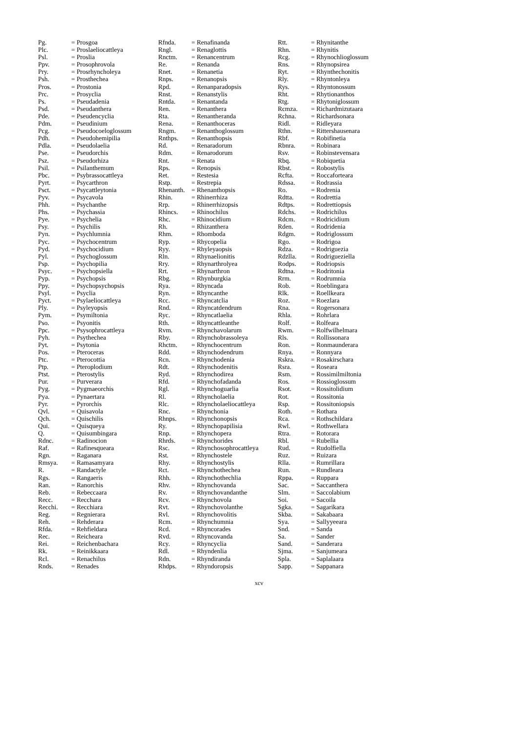| Pg. | = Prosgoa |
| Plc. | = Proslaeliocattleya |
| Psl. | = Proslia |
| Ppv. | = Prosophrovola |
| Pry. | = Prosrhyncholeya |
| Psh. | = Prosthechea |
| Pros. | = Prostonia |
| Prc. | = Prosyclia |
| Ps. | = Pseudadenia |
| Psd. | = Pseudanthera |
| Pde. | = Pseudencyclia |
| Pdm. | = Pseudinium |
| Pcg. | = Pseudocoeloglossum |
| Pdh. | = Pseudohemipilia |
| Pdla. | = Pseudolaelia |
| Pse. | = Pseudorchis |
| Psz. | = Pseudorhiza |
| Psil. | = Psilanthemum |
| Pbc. | = Psybrassocattleya |
| Pyrt. | = Psycarthron |
| Psct. | = Psycattleytonia |
| Pyv. | = Psycavola |
| Phh. | = Psychanthe |
| Phs. | = Psychassia |
| Pye. | = Psychelia |
| Psy. | = Psychilis |
| Pyn. | = Psychlumnia |
| Pyc. | = Psychocentrum |
| Pyd. | = Psychocidium |
| Pyl. | = Psychoglossum |
| Psp. | = Psychopilia |
| Psyc. | = Psychopsiella |
| Pyp. | = Psychopsis |
| Ppy. | = Psychopsychopsis |
| Psyl. | = Psyclia |
| Pyct. | = Psylaeliocattleya |
| Ply. | = Psyleyopsis |
| Pym. | = Psymiltonia |
| Pso. | = Psyonitis |
| Ppc. | = Psysophrocattleya |
| Pyh. | = Psythechea |
| Pyt. | = Psytonia |
| Pos. | = Pteroceras |
| Ptc. | = Pterocottia |
| Ptp. | = Pteroplodium |
| Ptst. | = Pterostylis |
| Pur. | = Purverara |
| Pyg. | = Pygmaeorchis |
| Pya. | = Pynaertara |
| Pyr. | = Pyrorchis |
| Qvl. | = Quisavola |
| Qch. | = Quischilis |
| Qui. | = Quisqueya |
| Q. | = Quisumbingara |
| Rdnc. | = Radinocion |
| Raf. | = Rafinesqueara |
| Rgn. | = Raganara |
| Rmsya. | = Ramasamyara |
| R. | = Randactyle |
| Rgs. | = Rangaeris |
| Ran. | = Ranorchis |
| Reb. | = Rebeccaara |
| Recc. | = Recchara |
| Recchi. | = Recchiara |
| Reg. | = Regnierara |
| Reh. | = Rehderara |
| Rfda. | = Rehfieldara |
| Rec. | = Reicheara |
| Rei. | = Reichenbachara |
| Rk. | = Reinikkaara |
| Rcl. | = Renachilus |
| Rnds. | = Renades |
| Rfnda. | = Renafinanda |
| Rngl. | = Renaglottis |
| Rnctm. | = Renancentrum |
| Re. | = Renanda |
| Rnet. | = Renanetia |
| Rnps. | = Renanopsis |
| Rpd. | = Renanparadopsis |
| Rnst. | = Renanstylis |
| Rntda. | = Renantanda |
| Ren. | = Renanthera |
| Rta. | = Renantheranda |
| Rena. | = Renanthoceras |
| Rngm. | = Renanthoglossum |
| Rnthps. | = Renanthopsis |
| Rd. | = Renaradorum |
| Rdm. | = Renarodorum |
| Rnt. | = Renata |
| Rps. | = Renopsis |
| Ret. | = Restesia |
| Rstp. | = Restrepia |
| Rhenanth. | = Rhenanthopsis |
| Rhin. | = Rhinerrhiza |
| Rrp. | = Rhinerrhizopsis |
| Rhincs. | = Rhinochilus |
| Rhc. | = Rhinocidium |
| Rh. | = Rhizanthera |
| Rhm. | = Rhomboda |
| Ryp. | = Rhycopelia |
| Ryy. | = Rhyleyaopsis |
| Rln. | = Rhynaelionitis |
| Rry. | = Rhynarthrolyea |
| Rrt. | = Rhynarthron |
| Rbg. | = Rhynburgkia |
| Rya. | = Rhyncada |
| Ryn. | = Rhyncanthe |
| Rcc. | = Rhyncatclia |
| Rnd. | = Rhyncatdendrum |
| Ryc. | = Rhyncatlaelia |
| Rth. | = Rhyncattleanthe |
| Rvm. | = Rhynchavolarum |
| Rby. | = Rhynchobrassoleya |
| Rhctm. | = Rhynchocentrum |
| Rdd. | = Rhynchodendrum |
| Rcn. | = Rhynchodenia |
| Rdt. | = Rhynchodenitis |
| Ryd. | = Rhynchodirea |
| Rfd. | = Rhynchofadanda |
| Rgl. | = Rhynchoguarlia |
| Rl. | = Rhyncholaelia |
| Rlc. | = Rhyncholaeliocattleya |
| Rnc. | = Rhynchonia |
| Rhnps. | = Rhynchonopsis |
| Ry. | = Rhynchopapilisia |
| Rnp. | = Rhynchopera |
| Rhrds. | = Rhynchorides |
| Rsc. | = Rhynchosophrocattleya |
| Rst. | = Rhynchostele |
| Rhy. | = Rhynchostylis |
| Rct. | = Rhynchothechea |
| Rhh. | = Rhynchothechlia |
| Rhv. | = Rhynchovanda |
| Rv. | = Rhynchovandanthe |
| Rcv. | = Rhynchovola |
| Rvt. | = Rhynchovolanthe |
| Rvl. | = Rhynchovolitis |
| Rcm. | = Rhynchumnia |
| Rcd. | = Rhyncorades |
| Rvd. | = Rhyncovanda |
| Rcy. | = Rhyncyclia |
| Rdl. | = Rhyndenlia |
| Rdn. | = Rhyndiranda |
| Rhdps. | = Rhyndoropsis |
| Rtt. | = Rhynitanthe |
| Rhn. | = Rhynitis |
| Rcg. | = Rhynochlioglossum |
| Rns. | = Rhynopsirea |
| Ryt. | = Rhynthechonitis |
| Rly. | = Rhyntonleya |
| Rys. | = Rhyntonossum |
| Rht. | = Rhytionanthos |
| Rtg. | = Rhytoniglossum |
| Rcmza. | = Richardmizutaara |
| Rchna. | = Richardsonara |
| Ridl. | = Ridleyara |
| Rthn. | = Rittershausenara |
| Rbf. | = Robifinetia |
| Rbnra. | = Robinara |
| Rsv. | = Robinstevensara |
| Rbq. | = Robiquetia |
| Rbst. | = Robostylis |
| Rcfta. | = Roccaforteara |
| Rdssa. | = Rodrassia |
| Ro. | = Rodrenia |
| Rdtta. | = Rodrettia |
| Rdtps. | = Rodrettiopsis |
| Rdchs. | = Rodrichilus |
| Rdcm. | = Rodricidium |
| Rden. | = Rodridenia |
| Rdgm. | = Rodriglossum |
| Rgo. | = Rodrigoa |
| Rdza. | = Rodriguezia |
| Rdzlla. | = Rodrigueziella |
| Rodps. | = Rodriopsis |
| Rdtna. | = Rodritonia |
| Rrm. | = Rodrumnia |
| Rob. | = Roeblingara |
| Rlk. | = Roellkeara |
| Roz. | = Roezlara |
| Rna. | = Rogersonara |
| Rhla. | = Rohrlara |
| Rolf. | = Rolfeara |
| Rwm. | = Rolfwilhelmara |
| Rls. | = Rollissonara |
| Ron. | = Ronmaunderara |
| Rnya. | = Ronnyara |
| Rskra. | = Rosakirschara |
| Rsra. | = Roseara |
| Rsm. | = Rossimilmiltonia |
| Ros. | = Rossioglossum |
| Rsot. | = Rossitolidium |
| Rot. | = Rossitonia |
| Rsp. | = Rossitoniopsis |
| Roth. | = Rothara |
| Rca. | = Rothschildara |
| Rwl. | = Rothwellara |
| Rtra. | = Rotorara |
| Rbl. | = Rubellia |
| Rud. | = Rudolfiella |
| Ruz. | = Ruizara |
| Rlla. | = Rumrillara |
| Run. | = Rundleara |
| Rppa. | = Ruppara |
| Sac. | = Saccanthera |
| Slm. | = Saccolabium |
| Soi. | = Sacoila |
| Sgka. | = Sagarikara |
| Skba. | = Sakabaara |
| Sya. | = Sallyyeeara |
| Snd. | = Sanda |
| Sa. | = Sander |
| Sand. | = Sanderara |
| Sjma. | = Sanjumeara |
| Spla. | = Saplalaara |
| Sapp. | = Sappanara |
xcv